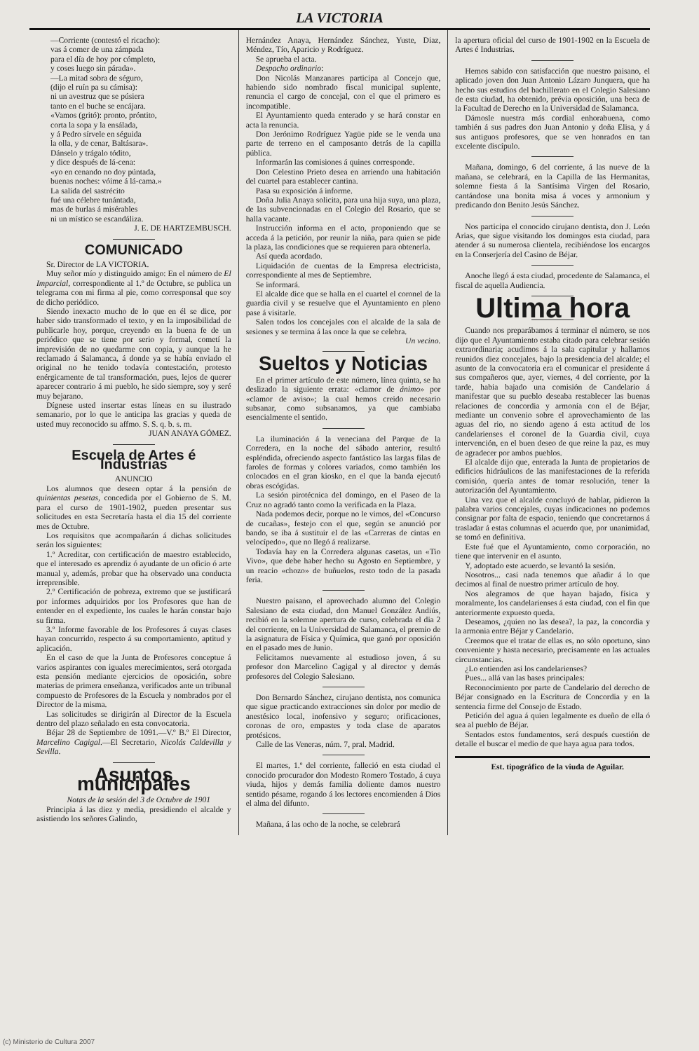LA VICTORIA
—Corriente (contestó el ricacho):
vas á comer de una zámpada
para el día de hoy por cómpleto,
y coses luego sin párada».
—La mitad sobra de séguro,
(dijo el ruín pa su cámisa):
ni un avestruz que se púsiera
tanto en el buche se encájara.
«Vamos (gritó): pronto, próntito,
corta la sopa y la ensálada,
y á Pedro sírvele en séguida
la olla, y de cenar, Baltásara».
Dánselo y trágalo tódito,
y dice después de lá-cena:
«yo en cenando no doy púntada,
buenas noches: vóime á lá-cama.»
La salida del sastrécito
fué una célebre tunántada,
mas de burlas á misérables
ni un místico se escandáliza.
J. E. DE HARTZEMBUSCH.
COMUNICADO
Sr. Director de LA VICTORIA.
Muy señor mío y distinguido amigo: En el número de El Imparcial, correspondiente al 1.º de Octubre, se publica un telegrama con mi firma al pie, como corresponsal que soy de dicho periódico.
Siendo inexacto mucho de lo que en él se dice, por haber sido transformado el texto, y en la imposibilidad de publicarle hoy, porque, creyendo en la buena fe de un periódico que se tiene por serio y formal, cometí la imprevisión de no quedarme con copia, y aunque la he reclamado á Salamanca, á donde ya se había enviado el original no he tenido todavía contestación, protesto enérgicamente de tal transformación, pues, lejos de querer aparecer contrario á mi pueblo, he sido siempre, soy y seré muy bejarano.
Dígnese usted insertar estas líneas en su ilustrado semanario, por lo que le anticipa las gracias y queda de usted muy reconocido su affmo. S. S. q. b. s. m.
JUAN ANAYA GÓMEZ.
Escuela de Artes é Industrias
ANUNCIO
Los alumnos que deseen optar á la pensión de quinientas pesetas, concedida por el Gobierno de S. M. para el curso de 1901-1902, pueden presentar sus solicitudes en esta Secretaría hasta el dia 15 del corriente mes de Octubre.
Los requisitos que acompañarán á dichas solicitudes serán los siguientes:
1.º Acreditar, con certificación de maestro establecido, que el interesado es aprendiz ó ayudante de un oficio ó arte manual y, además, probar que ha observado una conducta irreprensible.
2.º Certificación de pobreza, extremo que se justificará por informes adquiridos por los Profesores que han de entender en el expediente, los cuales le harán constar bajo su firma.
3.º Informe favorable de los Profesores á cuyas clases hayan concurrido, respecto á su comportamiento, aptitud y aplicación.
En el caso de que la Junta de Profesores conceptue á varios aspirantes con iguales merecimientos, será otorgada esta pensión mediante ejercicios de oposición, sobre materias de primera enseñanza, verificados ante un tribunal compuesto de Profesores de la Escuela y nombrados por el Director de la misma.
Las solicitudes se dirigirán al Director de la Escuela dentro del plazo señalado en esta convocatoria.
Béjar 28 de Septiembre de 1091.—V.º B.º El Director, Marcelino Cagigal.—El Secretario, Nicolás Caldevilla y Sevilla.
Asuntos municipales
Notas de la sesión del 3 de Octubre de 1901
Principia á las diez y media, presidiendo el alcalde y asistiendo los señores Galindo,
Hernández Anaya, Hernández Sánchez, Yuste, Diaz, Méndez, Tío, Aparicio y Rodríguez.
Se aprueba el acta.
Despacho ordinario:
Don Nicolás Manzanares participa al Concejo que, habiendo sido nombrado fiscal municipal suplente, renuncia el cargo de concejal, con el que el primero es incompatible.
El Ayuntamiento queda enterado y se hará constar en acta la renuncia.
Don Jerónimo Rodríguez Yagüe pide se le venda una parte de terreno en el camposanto detrás de la capilla pública.
Informarán las comisiones á quines corresponde.
Don Celestino Prieto desea en arriendo una habitación del cuartel para establecer cantina.
Pasa su exposición á informe.
Doña Julia Anaya solicita, para una hija suya, una plaza, de las subvencionadas en el Colegio del Rosario, que se halla vacante.
Instrucción informa en el acto, proponiendo que se acceda á la petición, por reunir la niña, para quien se pide la plaza, las condiciones que se requieren para obtenerla.
Así queda acordado.
Liquidación de cuentas de la Empresa electricista, correspondiente al mes de Septiembre.
Se informará.
El alcalde dice que se halla en el cuartel el coronel de la guardia civil y se resuelve que el Ayuntamiento en pleno pase á visitarle.
Salen todos los concejales con el alcalde de la sala de sesiones y se termina á las once la que se celebra.
Un vecino.
Sueltos y Noticias
En el primer artículo de este número, línea quinta, se ha deslizado la siguiente errata: «clamor de ánimo» por «clamor de aviso»; la cual hemos creido necesario subsanar, como subsanamos, ya que cambiaba esencialmente el sentido.
La iluminación á la veneciana del Parque de la Corredera, en la noche del sábado anterior, resultó espléndida, ofreciendo aspecto fantástico las largas filas de faroles de formas y colores variados, como también los colocados en el gran kiosko, en el que la banda ejecutó obras escógidas.
La sesión pirotécnica del domingo, en el Paseo de la Cruz no agradó tanto como la verificada en la Plaza.
Nada podemos decir, porque no le vimos, del «Concurso de cucañas», festejo con el que, según se anunció por bando, se iba á sustituir el de las «Carreras de cintas en velocípedo», que no llegó á realizarse.
Todavía hay en la Corredera algunas casetas, un «Tio Vivo», que debe haber hecho su Agosto en Septiembre, y un reacio «chozo» de buñuelos, resto todo de la pasada feria.
Nuestro paisano, el aprovechado alumno del Colegio Salesiano de esta ciudad, don Manuel González Andiús, recibió en la solemne apertura de curso, celebrada el dia 2 del corriente, en la Universidad de Salamanca, el premio de la asignatura de Física y Química, que ganó por oposición en el pasado mes de Junio.
Felicitamos nuevamente al estudioso joven, á su profesor don Marcelino Cagigal y al director y demás profesores del Colegio Salesiano.
Don Bernardo Sánchez, cirujano dentista, nos comunica que sigue practicando extracciones sin dolor por medio de anestésico local, inofensivo y seguro; orificaciones, coronas de oro, empastes y toda clase de aparatos protésicos.
Calle de las Veneras, núm. 7, pral. Madrid.
El martes, 1.º del corriente, falleció en esta ciudad el conocido procurador don Modesto Romero Tostado, á cuya viuda, hijos y demás familia doliente damos nuestro sentido pésame, rogando á los lectores encomienden á Dios el alma del difunto.
Mañana, á las ocho de la noche, se celebrará
la apertura oficial del curso de 1901-1902 en la Escuela de Artes é Industrias.
Hemos sabido con satisfacción que nuestro paisano, el aplicado joven don Juan Antonio Lázaro Junquera, que ha hecho sus estudios del bachillerato en el Colegio Salesiano de esta ciudad, ha obtenido, prévia oposición, una beca de la Facultad de Derecho en la Universidad de Salamanca.
Dámosle nuestra más cordial enhorabuena, como también á sus padres don Juan Antonio y doña Elisa, y á sus antiguos profesores, que se ven honrados en tan excelente discípulo.
Mañana, domingo, 6 del corriente, á las nueve de la mañana, se celebrará, en la Capilla de las Hermanitas, solemne fiesta á la Santísima Virgen del Rosario, cantándose una bonita misa á voces y armonium y predicando don Benito Jesús Sánchez.
Nos participa el conocido cirujano dentista, don J. León Arias, que sigue visitando los domingos esta ciudad, para atender á su numerosa clientela, recibiéndose los encargos en la Conserjería del Casino de Béjar.
Anoche llegó á esta ciudad, procedente de Salamanca, el fiscal de aquella Audiencia.
Ultima hora
Cuando nos preparábamos á terminar el número, se nos dijo que el Ayuntamiento estaba citado para celebrar sesión extraordinaria; acudimos á la sala capitular y hallamos reunidos diez concejales, bajo la presidencia del alcalde; el asunto de la convocatoria era el comunicar el presidente á sus compañeros que, ayer, viernes, 4 del corriente, por la tarde, habia bajado una comisión de Candelario á manifestar que su pueblo deseaba restablecer las buenas relaciones de concordia y armonía con el de Béjar, mediante un convenio sobre el aprovechamiento de las aguas del rio, no siendo ageno á esta actitud de los candelarienses el coronel de la Guardia civil, cuya intervención, en el buen deseo de que reine la paz, es muy de agradecer por ambos pueblos.
El alcalde dijo que, enterada la Junta de propietarios de edificios hidráulicos de las manifestaciones de la referida comisión, quería antes de tomar resolución, tener la autorización del Ayuntamiento.
Una vez que el alcalde concluyó de hablar, pidieron la palabra varios concejales, cuyas indicaciones no podemos consignar por falta de espacio, teniendo que concretarnos á trasladar á estas columnas el acuerdo que, por unanimidad, se tomó en definitiva.
Este fué que el Ayuntamiento, como corporación, no tiene que intervenir en el asunto.
Y, adoptado este acuerdo, se levantó la sesión.
Nosotros... casi nada tenemos que añadir á lo que decimos al final de nuestro primer artículo de hoy.
Nos alegramos de que hayan bajado, física y moralmente, los candelarienses á esta ciudad, con el fin que anteriormente expuesto queda.
Deseamos, ¿quien no las desea?, la paz, la concordia y la armonia entre Béjar y Candelario.
Creemos que el tratar de ellas es, no sólo oportuno, sino conveniente y hasta necesario, precisamente en las actuales circunstancias.
¿Lo entienden asi los candelarienses?
Pues... allá van las bases principales:
Reconocimiento por parte de Candelario del derecho de Béjar consignado en la Escritura de Concordia y en la sentencia firme del Consejo de Estado.
Petición del agua á quien legalmente es dueño de ella ó sea al pueblo de Béjar.
Sentados estos fundamentos, será después cuestión de detalle el buscar el medio de que haya agua para todos.
Est. tipográfico de la viuda de Aguilar.
(c) Ministerio de Cultura 2007